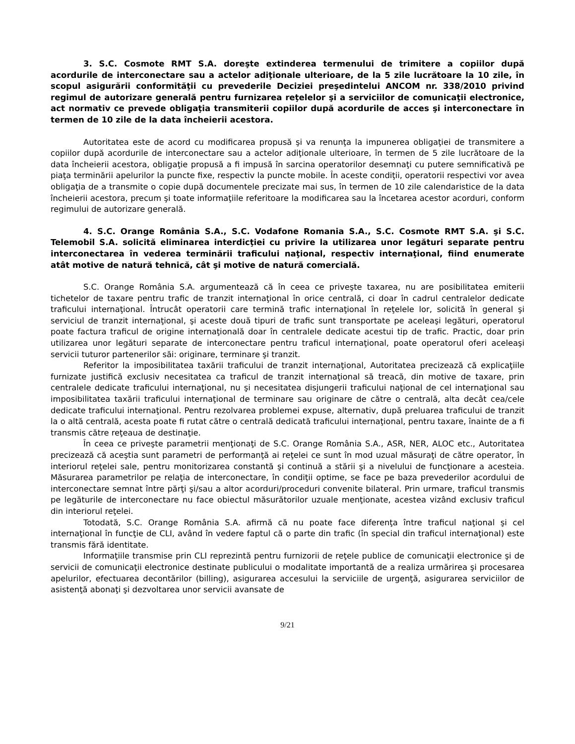3. S.C. Cosmote RMT S.A. doreşte extinderea termenului de trimitere a copiilor după acordurile de interconectare sau a actelor adiţionale ulterioare, de la 5 zile lucrătoare la 10 zile, în scopul asigurării conformităţii cu prevederile Deciziei preşedintelui ANCOM nr. 338/2010 privind regimul de autorizare generală pentru furnizarea reţelelor şi a serviciilor de comunicaţii electronice, act normativ ce prevede obligaţia transmiterii copiilor după acordurile de acces şi interconectare în termen de 10 zile de la data încheierii acestora.
Autoritatea este de acord cu modificarea propusă şi va renunţa la impunerea obligaţiei de transmitere a copiilor după acordurile de interconectare sau a actelor adiţionale ulterioare, în termen de 5 zile lucrătoare de la data încheierii acestora, obligaţie propusă a fi impusă în sarcina operatorilor desemnaţi cu putere semnificativă pe piaţa terminării apelurilor la puncte fixe, respectiv la puncte mobile. În aceste condiţii, operatorii respectivi vor avea obligaţia de a transmite o copie după documentele precizate mai sus, în termen de 10 zile calendaristice de la data încheierii acestora, precum şi toate informaţiile referitoare la modificarea sau la încetarea acestor acorduri, conform regimului de autorizare generală.
4. S.C. Orange România S.A., S.C. Vodafone Romania S.A., S.C. Cosmote RMT S.A. şi S.C. Telemobil S.A. solicită eliminarea interdicţiei cu privire la utilizarea unor legături separate pentru interconectarea în vederea terminării traficului naţional, respectiv internaţional, fiind enumerate atât motive de natură tehnică, cât şi motive de natură comercială.
S.C. Orange România S.A. argumentează că în ceea ce priveşte taxarea, nu are posibilitatea emiterii tichetelor de taxare pentru trafic de tranzit internaţional în orice centrală, ci doar în cadrul centralelor dedicate traficului internaţional. Întrucât operatorii care termină trafic internaţional în reţelele lor, solicită în general şi serviciul de tranzit internaţional, şi aceste două tipuri de trafic sunt transportate pe aceleaşi legături, operatorul poate factura traficul de origine internaţională doar în centralele dedicate acestui tip de trafic. Practic, doar prin utilizarea unor legături separate de interconectare pentru traficul internaţional, poate operatorul oferi aceleaşi servicii tuturor partenerilor săi: originare, terminare şi tranzit.
Referitor la imposibilitatea taxării traficului de tranzit internaţional, Autoritatea precizează că explicaţiile furnizate justifică exclusiv necesitatea ca traficul de tranzit internaţional să treacă, din motive de taxare, prin centralele dedicate traficului internaţional, nu şi necesitatea disjungerii traficului naţional de cel internaţional sau imposibilitatea taxării traficului internaţional de terminare sau originare de către o centrală, alta decât cea/cele dedicate traficului internaţional. Pentru rezolvarea problemei expuse, alternativ, după preluarea traficului de tranzit la o altă centrală, acesta poate fi rutat către o centrală dedicată traficului internaţional, pentru taxare, înainte de a fi transmis către reţeaua de destinaţie.
În ceea ce priveşte parametrii menţionaţi de S.C. Orange România S.A., ASR, NER, ALOC etc., Autoritatea precizează că aceştia sunt parametri de performanţă ai reţelei ce sunt în mod uzual măsuraţi de către operator, în interiorul reţelei sale, pentru monitorizarea constantă şi continuă a stării şi a nivelului de funcţionare a acesteia. Măsurarea parametrilor pe relaţia de interconectare, în condiţii optime, se face pe baza prevederilor acordului de interconectare semnat între părţi şi/sau a altor acorduri/proceduri convenite bilateral. Prin urmare, traficul transmis pe legăturile de interconectare nu face obiectul măsurătorilor uzuale menţionate, acestea vizând exclusiv traficul din interiorul reţelei.
Totodată, S.C. Orange România S.A. afirmă că nu poate face diferenţa între traficul naţional şi cel internaţional în funcţie de CLI, având în vedere faptul că o parte din trafic (în special din traficul internaţional) este transmis fără identitate.
Informaţiile transmise prin CLI reprezintă pentru furnizorii de reţele publice de comunicaţii electronice şi de servicii de comunicaţii electronice destinate publicului o modalitate importantă de a realiza urmărirea şi procesarea apelurilor, efectuarea decontărilor (billing), asigurarea accesului la serviciile de urgenţă, asigurarea serviciilor de asistenţă abonaţi şi dezvoltarea unor servicii avansate de
9/21